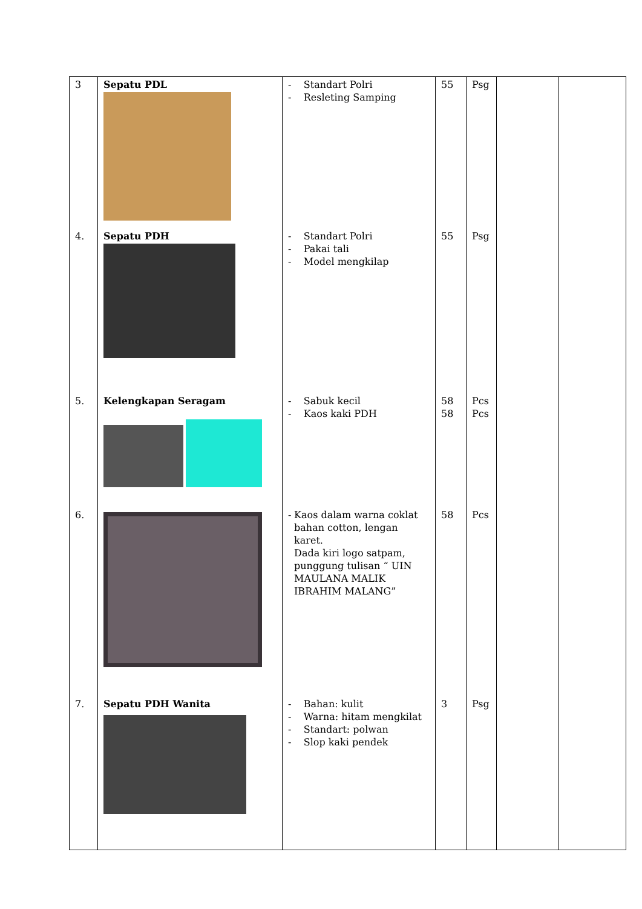| 3 | Sepatu PDL | - Standart Polri - Resleting Samping | 55 | Psg | | |
| 4. | Sepatu PDH | - Standart Polri - Pakai tali - Model mengkilap | 55 | Psg | | |
| 5. | Kelengkapan Seragam | - Sabuk kecil - Kaos kaki PDH | 58 58 | Pcs Pcs | | |
| 6. | | - Kaos dalam warna coklat bahan cotton, lengan karet. Dada kiri logo satpam, punggung tulisan “ UIN MAULANA MALIK IBRAHIM MALANG” | 58 | Pcs | | |
| 7. | Sepatu PDH Wanita | - Bahan: kulit - Warna: hitam mengkilat - Standart: polwan - Slop kaki pendek | 3 | Psg | | |